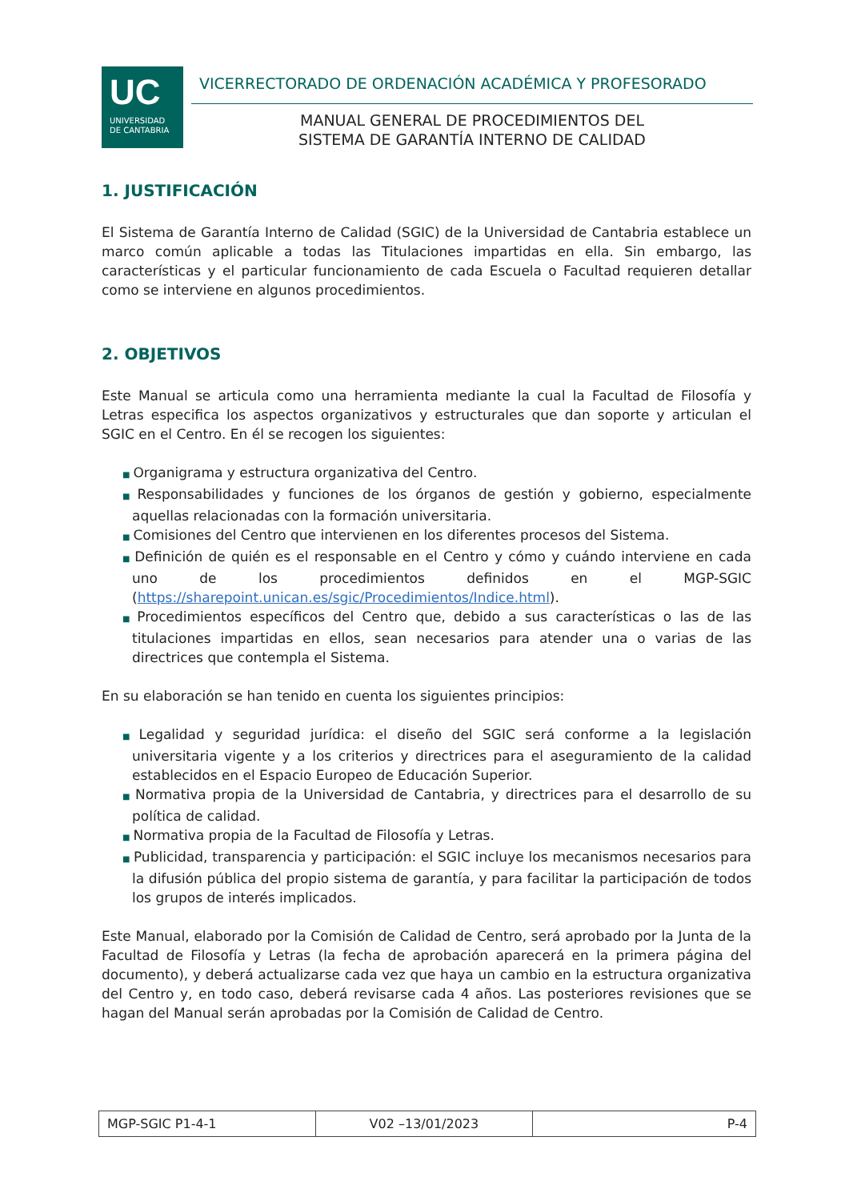UC
UNIVERSIDAD
DE CANTABRIA
VICERRECTORADO DE ORDENACIÓN ACADÉMICA Y PROFESORADO
MANUAL GENERAL DE PROCEDIMIENTOS DEL
SISTEMA DE GARANTÍA INTERNO DE CALIDAD
1. JUSTIFICACIÓN
El Sistema de Garantía Interno de Calidad (SGIC) de la Universidad de Cantabria establece un marco común aplicable a todas las Titulaciones impartidas en ella. Sin embargo, las características y el particular funcionamiento de cada Escuela o Facultad requieren detallar como se interviene en algunos procedimientos.
2. OBJETIVOS
Este Manual se articula como una herramienta mediante la cual la Facultad de Filosofía y Letras especifica los aspectos organizativos y estructurales que dan soporte y articulan el SGIC en el Centro. En él se recogen los siguientes:
■ Organigrama y estructura organizativa del Centro.
■ Responsabilidades y funciones de los órganos de gestión y gobierno, especialmente aquellas relacionadas con la formación universitaria.
■ Comisiones del Centro que intervienen en los diferentes procesos del Sistema.
■ Definición de quién es el responsable en el Centro y cómo y cuándo interviene en cada uno de los procedimientos definidos en el MGP-SGIC (https://sharepoint.unican.es/sgic/Procedimientos/Indice.html).
■ Procedimientos específicos del Centro que, debido a sus características o las de las titulaciones impartidas en ellos, sean necesarios para atender una o varias de las directrices que contempla el Sistema.
En su elaboración se han tenido en cuenta los siguientes principios:
■ Legalidad y seguridad jurídica: el diseño del SGIC será conforme a la legislación universitaria vigente y a los criterios y directrices para el aseguramiento de la calidad establecidos en el Espacio Europeo de Educación Superior.
■ Normativa propia de la Universidad de Cantabria, y directrices para el desarrollo de su política de calidad.
■ Normativa propia de la Facultad de Filosofía y Letras.
■ Publicidad, transparencia y participación: el SGIC incluye los mecanismos necesarios para la difusión pública del propio sistema de garantía, y para facilitar la participación de todos los grupos de interés implicados.
Este Manual, elaborado por la Comisión de Calidad de Centro, será aprobado por la Junta de la Facultad de Filosofía y Letras (la fecha de aprobación aparecerá en la primera página del documento), y deberá actualizarse cada vez que haya un cambio en la estructura organizativa del Centro y, en todo caso, deberá revisarse cada 4 años. Las posteriores revisiones que se hagan del Manual serán aprobadas por la Comisión de Calidad de Centro.
| MGP-SGIC P1-4-1 | V02 –13/01/2023 | P-4 |